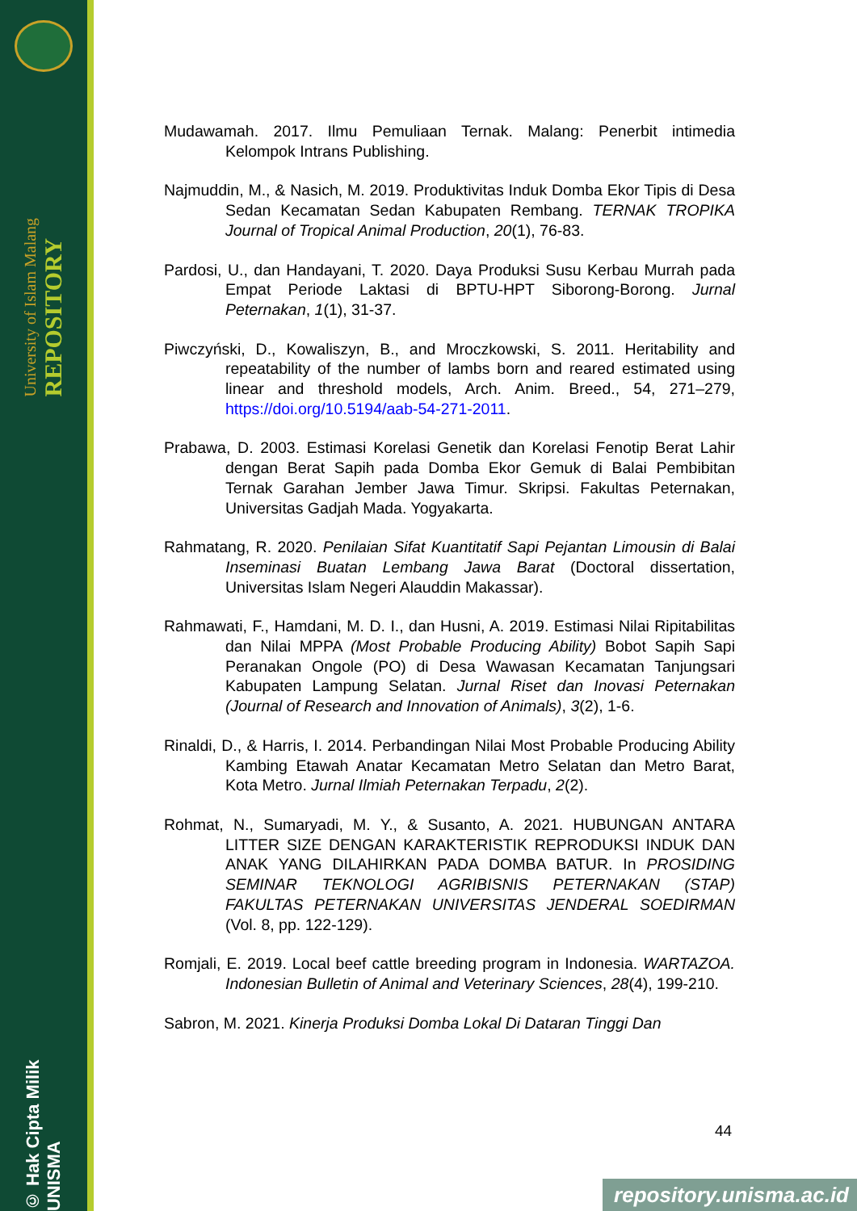University of Islam Malang REPOSITORY
© Hak Cipta Milik UNISMA
Mudawamah. 2017. Ilmu Pemuliaan Ternak. Malang: Penerbit intimedia Kelompok Intrans Publishing.
Najmuddin, M., & Nasich, M. 2019. Produktivitas Induk Domba Ekor Tipis di Desa Sedan Kecamatan Sedan Kabupaten Rembang. TERNAK TROPIKA Journal of Tropical Animal Production, 20(1), 76-83.
Pardosi, U., dan Handayani, T. 2020. Daya Produksi Susu Kerbau Murrah pada Empat Periode Laktasi di BPTU-HPT Siborong-Borong. Jurnal Peternakan, 1(1), 31-37.
Piwczyński, D., Kowaliszyn, B., and Mroczkowski, S. 2011. Heritability and repeatability of the number of lambs born and reared estimated using linear and threshold models, Arch. Anim. Breed., 54, 271–279, https://doi.org/10.5194/aab-54-271-2011.
Prabawa, D. 2003. Estimasi Korelasi Genetik dan Korelasi Fenotip Berat Lahir dengan Berat Sapih pada Domba Ekor Gemuk di Balai Pembibitan Ternak Garahan Jember Jawa Timur. Skripsi. Fakultas Peternakan, Universitas Gadjah Mada. Yogyakarta.
Rahmatang, R. 2020. Penilaian Sifat Kuantitatif Sapi Pejantan Limousin di Balai Inseminasi Buatan Lembang Jawa Barat (Doctoral dissertation, Universitas Islam Negeri Alauddin Makassar).
Rahmawati, F., Hamdani, M. D. I., dan Husni, A. 2019. Estimasi Nilai Ripitabilitas dan Nilai MPPA (Most Probable Producing Ability) Bobot Sapih Sapi Peranakan Ongole (PO) di Desa Wawasan Kecamatan Tanjungsari Kabupaten Lampung Selatan. Jurnal Riset dan Inovasi Peternakan (Journal of Research and Innovation of Animals), 3(2), 1-6.
Rinaldi, D., & Harris, I. 2014. Perbandingan Nilai Most Probable Producing Ability Kambing Etawah Anatar Kecamatan Metro Selatan dan Metro Barat, Kota Metro. Jurnal Ilmiah Peternakan Terpadu, 2(2).
Rohmat, N., Sumaryadi, M. Y., & Susanto, A. 2021. HUBUNGAN ANTARA LITTER SIZE DENGAN KARAKTERISTIK REPRODUKSI INDUK DAN ANAK YANG DILAHIRKAN PADA DOMBA BATUR. In PROSIDING SEMINAR TEKNOLOGI AGRIBISNIS PETERNAKAN (STAP) FAKULTAS PETERNAKAN UNIVERSITAS JENDERAL SOEDIRMAN (Vol. 8, pp. 122-129).
Romjali, E. 2019. Local beef cattle breeding program in Indonesia. WARTAZOA. Indonesian Bulletin of Animal and Veterinary Sciences, 28(4), 199-210.
Sabron, M. 2021. Kinerja Produksi Domba Lokal Di Dataran Tinggi Dan
44
repository.unisma.ac.id